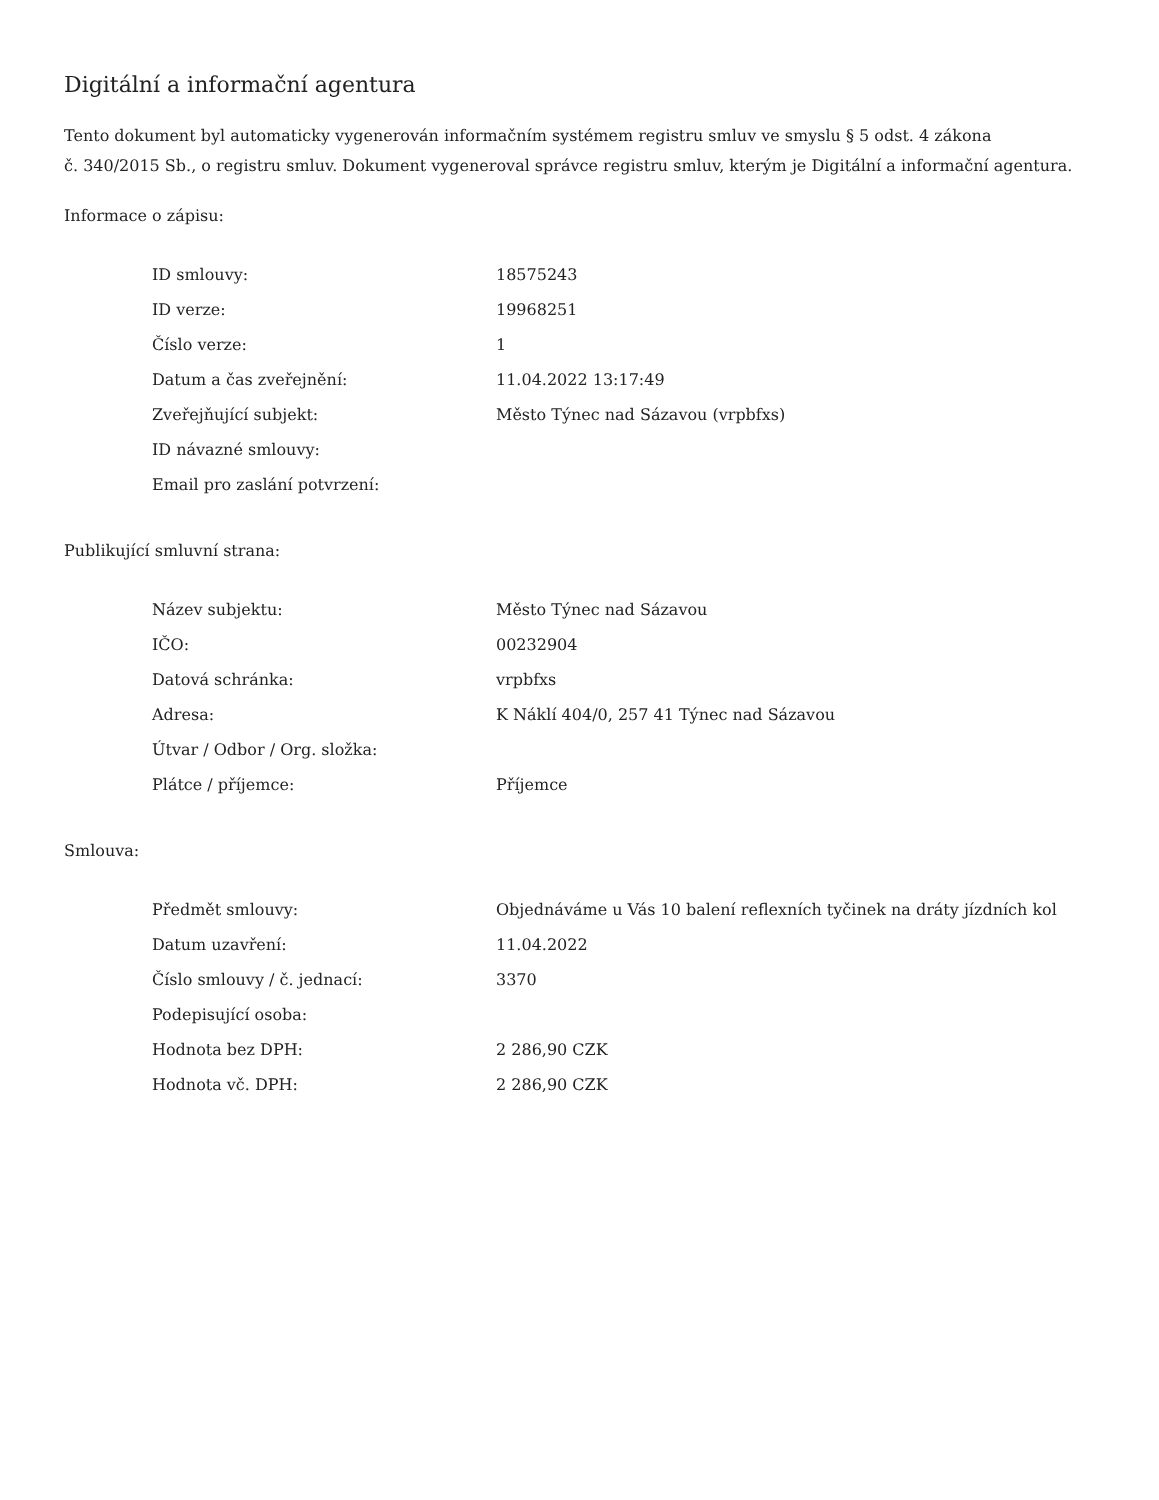Digitální a informační agentura
Tento dokument byl automaticky vygenerován informačním systémem registru smluv ve smyslu § 5 odst. 4 zákona
č. 340/2015 Sb., o registru smluv. Dokument vygeneroval správce registru smluv, kterým je Digitální a informační agentura.
Informace o zápisu:
| ID smlouvy: | 18575243 |
| ID verze: | 19968251 |
| Číslo verze: | 1 |
| Datum a čas zveřejnění: | 11.04.2022 13:17:49 |
| Zveřejňující subjekt: | Město Týnec nad Sázavou (vrpbfxs) |
| ID návazné smlouvy: | |
| Email pro zaslání potvrzení: | |
Publikující smluvní strana:
| Název subjektu: | Město Týnec nad Sázavou |
| IČO: | 00232904 |
| Datová schránka: | vrpbfxs |
| Adresa: | K Náklí 404/0, 257 41 Týnec nad Sázavou |
| Útvar / Odbor / Org. složka: | |
| Plátce / příjemce: | Příjemce |
Smlouva:
| Předmět smlouvy: | Objednáváme u Vás 10 balení reflexních tyčinek na dráty jízdních kol |
| Datum uzavření: | 11.04.2022 |
| Číslo smlouvy / č. jednací: | 3370 |
| Podepisující osoba: | |
| Hodnota bez DPH: | 2 286,90 CZK |
| Hodnota vč. DPH: | 2 286,90 CZK |